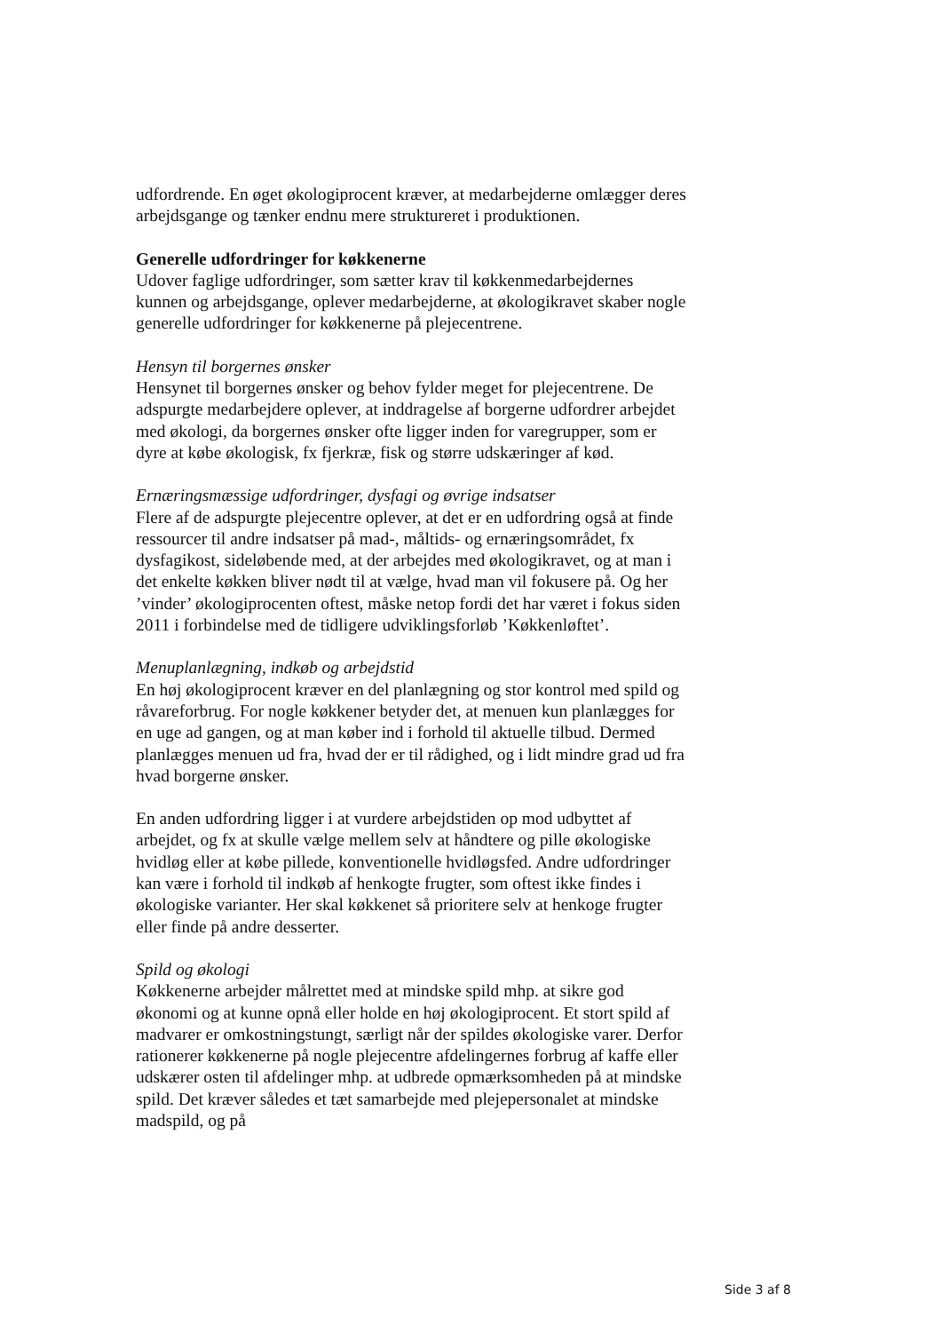udfordrende. En øget økologiprocent kræver, at medarbejderne omlægger deres arbejdsgange og tænker endnu mere struktureret i produktionen.
Generelle udfordringer for køkkenerne
Udover faglige udfordringer, som sætter krav til køkkenmedarbejdernes kunnen og arbejdsgange, oplever medarbejderne, at økologikravet skaber nogle generelle udfordringer for køkkenerne på plejecentrene.
Hensyn til borgernes ønsker
Hensynet til borgernes ønsker og behov fylder meget for plejecentrene. De adspurgte medarbejdere oplever, at inddragelse af borgerne udfordrer arbejdet med økologi, da borgernes ønsker ofte ligger inden for varegrupper, som er dyre at købe økologisk, fx fjerkræ, fisk og større udskæringer af kød.
Ernæringsmæssige udfordringer, dysfagi og øvrige indsatser
Flere af de adspurgte plejecentre oplever, at det er en udfordring også at finde ressourcer til andre indsatser på mad-, måltids- og ernæringsområdet, fx dysfagikost, sideløbende med, at der arbejdes med økologikravet, og at man i det enkelte køkken bliver nødt til at vælge, hvad man vil fokusere på. Og her ’vinder’ økologiprocenten oftest, måske netop fordi det har været i fokus siden 2011 i forbindelse med de tidligere udviklingsforløb ’Køkkenløftet’.
Menuplanlægning, indkøb og arbejdstid
En høj økologiprocent kræver en del planlægning og stor kontrol med spild og råvareforbrug. For nogle køkkener betyder det, at menuen kun planlægges for en uge ad gangen, og at man køber ind i forhold til aktuelle tilbud. Dermed planlægges menuen ud fra, hvad der er til rådighed, og i lidt mindre grad ud fra hvad borgerne ønsker.
En anden udfordring ligger i at vurdere arbejdstiden op mod udbyttet af arbejdet, og fx at skulle vælge mellem selv at håndtere og pille økologiske hvidløg eller at købe pillede, konventionelle hvidløgsfed. Andre udfordringer kan være i forhold til indkøb af henkogte frugter, som oftest ikke findes i økologiske varianter. Her skal køkkenet så prioritere selv at henkoge frugter eller finde på andre desserter.
Spild og økologi
Køkkenerne arbejder målrettet med at mindske spild mhp. at sikre god økonomi og at kunne opnå eller holde en høj økologiprocent. Et stort spild af madvarer er omkostningstungt, særligt når der spildes økologiske varer. Derfor rationerer køkkenerne på nogle plejecentre afdelingernes forbrug af kaffe eller udskærer osten til afdelinger mhp. at udbrede opmærksomheden på at mindske spild. Det kræver således et tæt samarbejde med plejepersonalet at mindske madspild, og på
Side 3 af 8